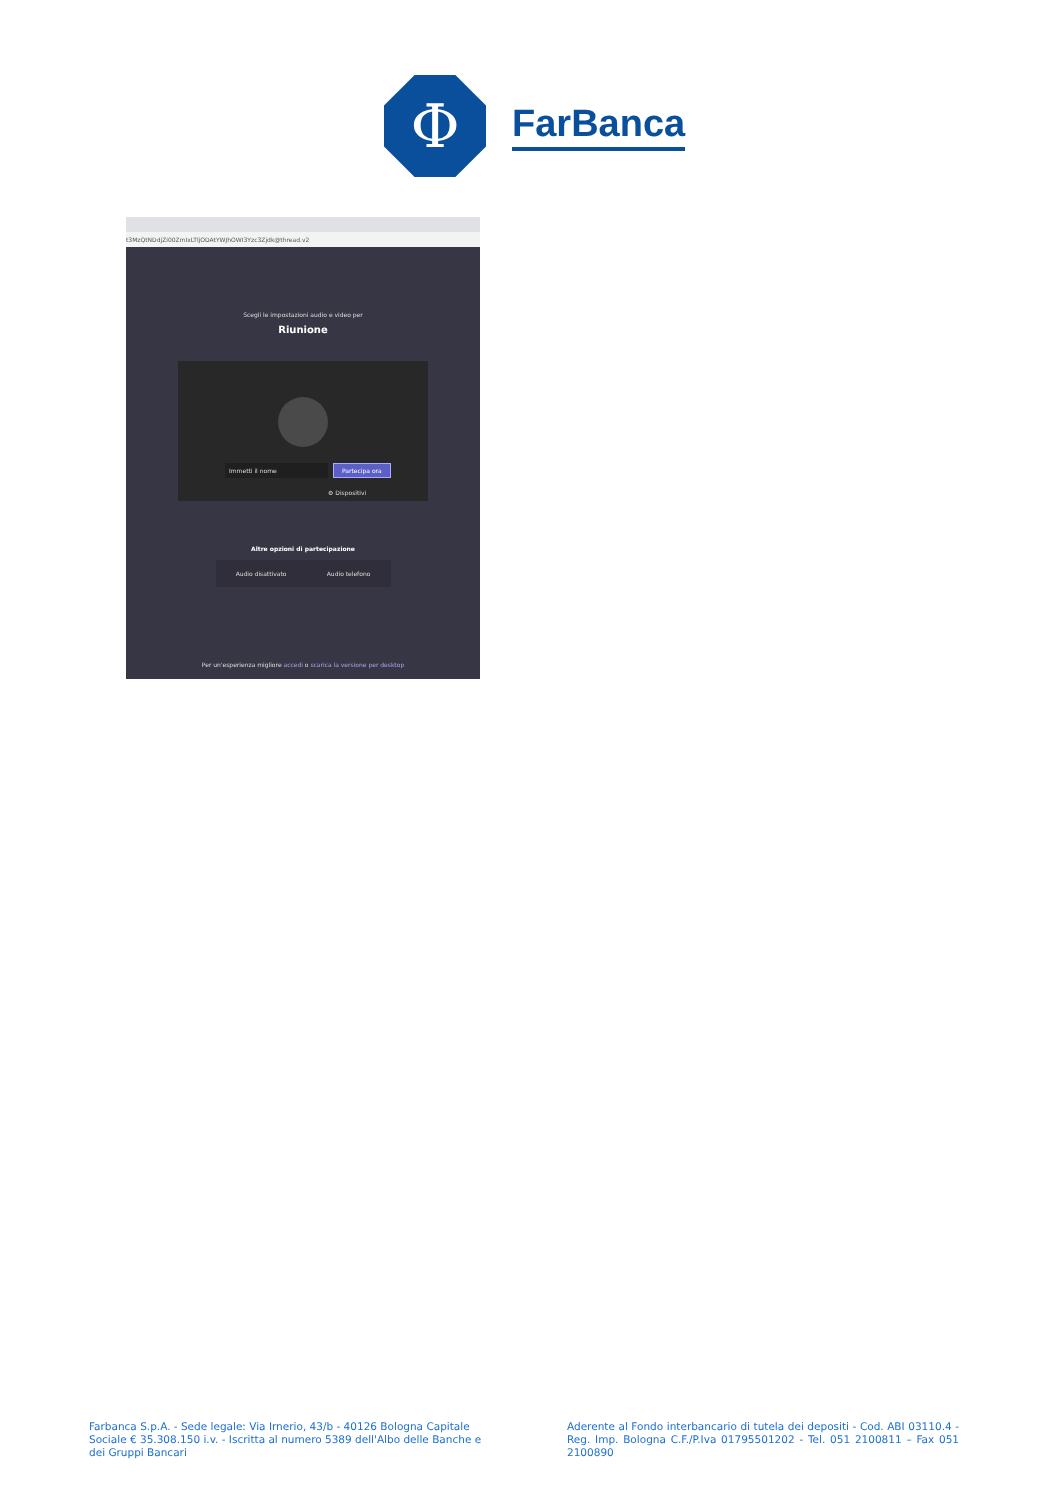Φ
FarBanca
t3MzQtNDdjZi00ZmIxLTljODAtYWJhOWI3Yzc3Zjdk@thread.v2
Scegli le impostazioni audio e video per
Riunione
Immetti il nome Partecipa ora
⚙ Dispositivi
Altre opzioni di partecipazione
Audio disattivato Audio telefono
Per un'esperienza migliore accedi o scarica la versione per desktop
Farbanca S.p.A. - Sede legale: Via Irnerio, 43/b - 40126 Bologna Capitale Sociale € 35.308.150 i.v. - Iscritta al numero 5389 dell'Albo delle Banche e dei Gruppi Bancari
Aderente al Fondo interbancario di tutela dei depositi - Cod. ABI 03110.4 - Reg. Imp. Bologna C.F./P.Iva 01795501202 - Tel. 051 2100811 – Fax 051 2100890